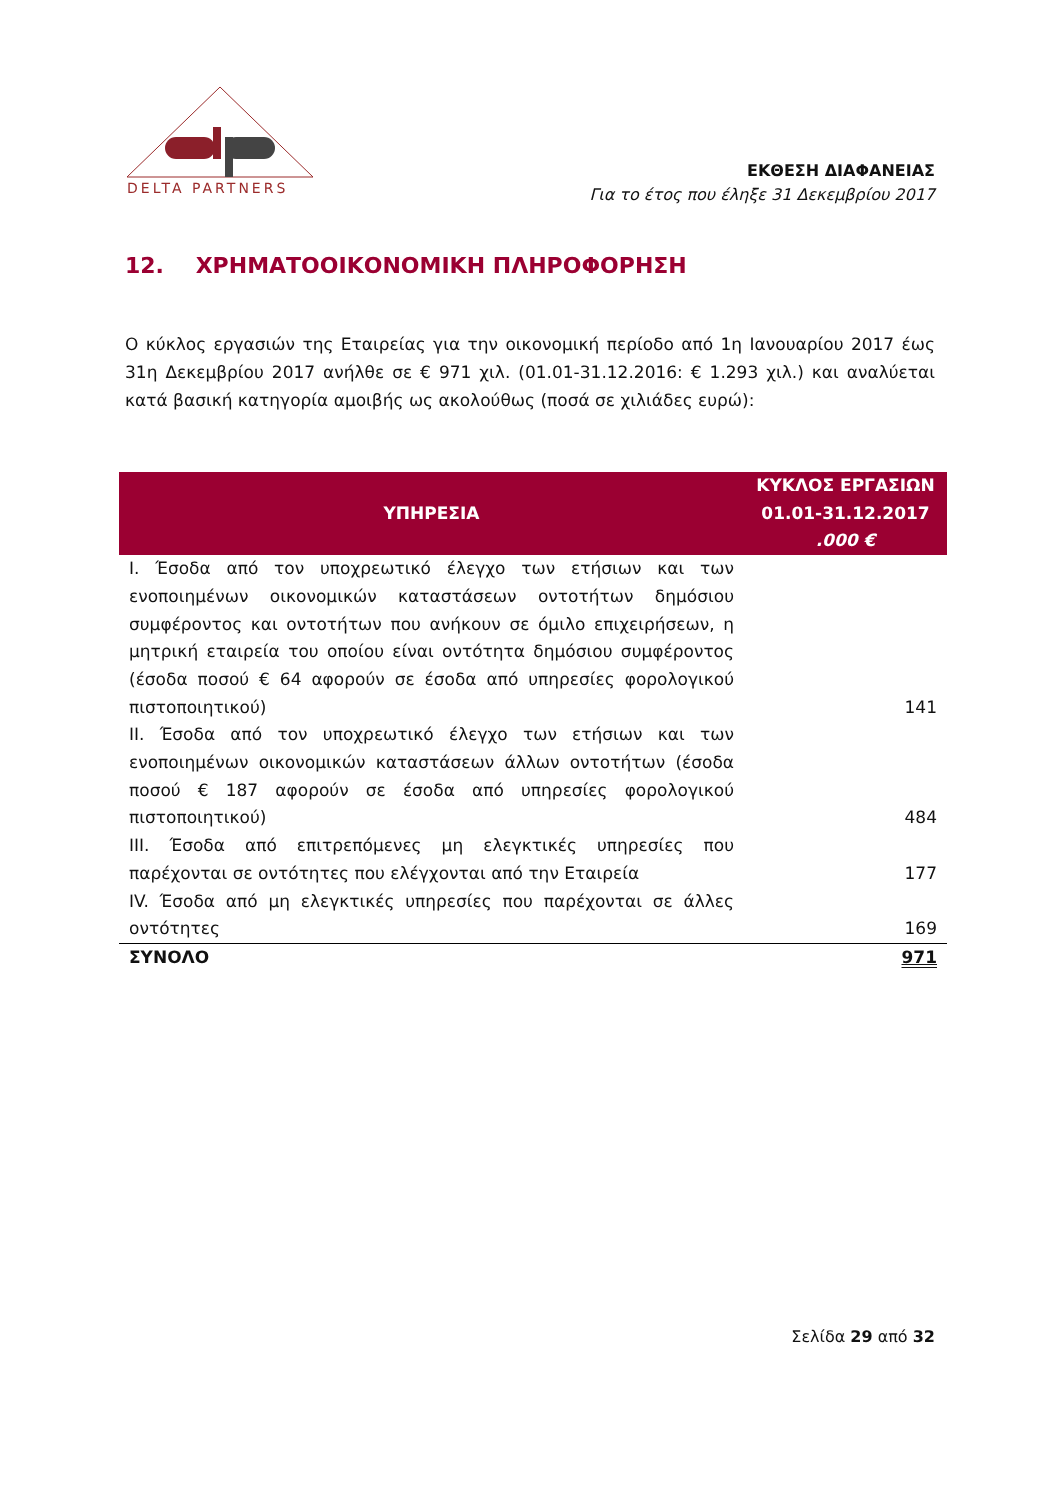DELTA PARTNERS
ΕΚΘΕΣΗ ΔΙΑΦΑΝΕΙΑΣ
Για το έτος που έληξε 31 Δεκεμβρίου 2017
12. ΧΡΗΜΑΤΟΟΙΚΟΝΟΜΙΚΗ ΠΛΗΡΟΦΟΡΗΣΗ
Ο κύκλος εργασιών της Εταιρείας για την οικονομική περίοδο από 1η Ιανουαρίου 2017 έως 31η Δεκεμβρίου 2017 ανήλθε σε € 971 χιλ. (01.01-31.12.2016: € 1.293 χιλ.) και αναλύεται κατά βασική κατηγορία αμοιβής ως ακολούθως (ποσά σε χιλιάδες ευρώ):
| ΥΠΗΡΕΣΙΑ | ΚΥΚΛΟΣ ΕΡΓΑΣΙΩΝ 01.01-31.12.2017 .000 € |
| --- | --- |
| I. Έσοδα από τον υποχρεωτικό έλεγχο των ετήσιων και των ενοποιημένων οικονομικών καταστάσεων οντοτήτων δημόσιου συμφέροντος και οντοτήτων που ανήκουν σε όμιλο επιχειρήσεων, η μητρική εταιρεία του οποίου είναι οντότητα δημόσιου συμφέροντος (έσοδα ποσού € 64 αφορούν σε έσοδα από υπηρεσίες φορολογικού πιστοποιητικού) | 141 |
| II. Έσοδα από τον υποχρεωτικό έλεγχο των ετήσιων και των ενοποιημένων οικονομικών καταστάσεων άλλων οντοτήτων (έσοδα ποσού € 187 αφορούν σε έσοδα από υπηρεσίες φορολογικού πιστοποιητικού) | 484 |
| III. Έσοδα από επιτρεπόμενες μη ελεγκτικές υπηρεσίες που παρέχονται σε οντότητες που ελέγχονται από την Εταιρεία | 177 |
| IV. Έσοδα από μη ελεγκτικές υπηρεσίες που παρέχονται σε άλλες οντότητες | 169 |
| ΣΥΝΟΛΟ | 971 |
Σελίδα 29 από 32